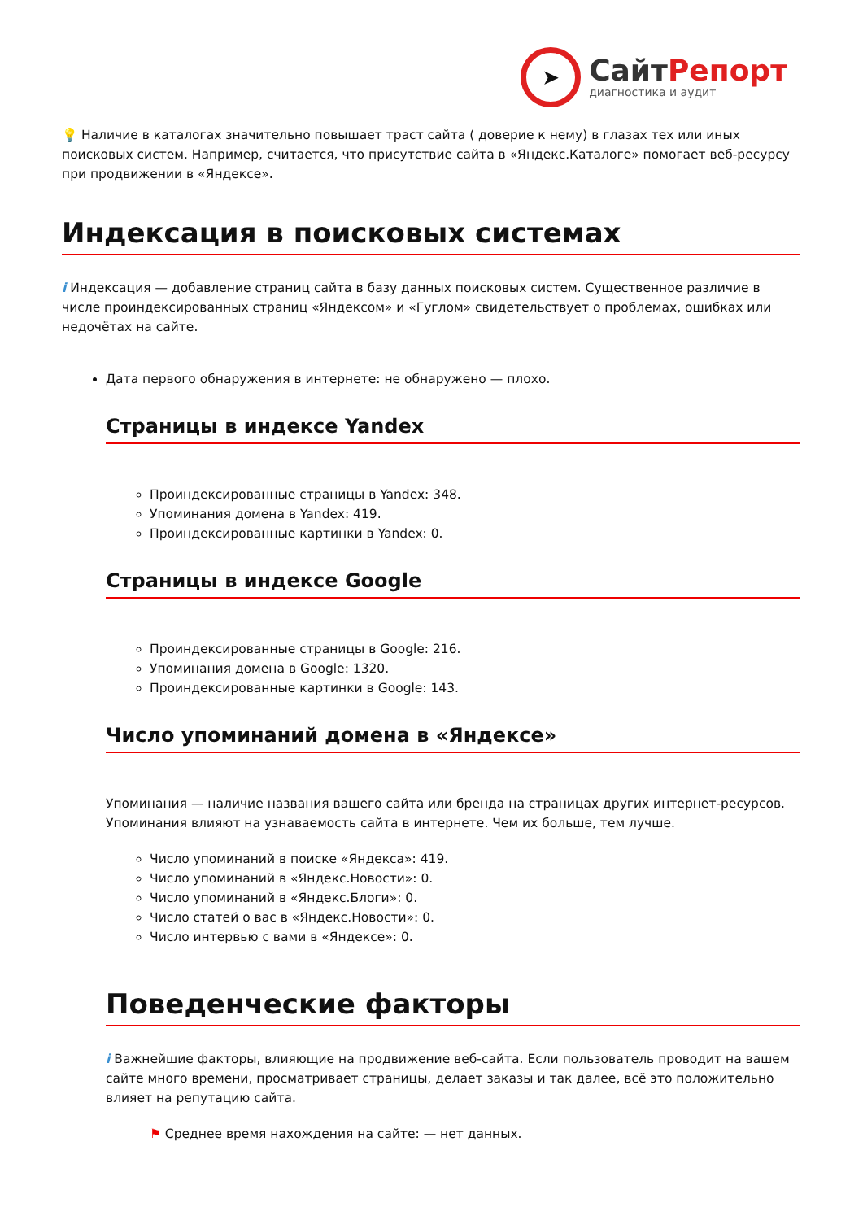➤
СайтРепорт
диагностика и аудит
💡 Наличие в каталогах значительно повышает траст сайта ( доверие к нему) в глазах тех или иных поисковых систем. Например, считается, что присутствие сайта в «Яндекс.Каталоге» помогает веб-ресурсу при продвижении в «Яндексе».
Индексация в поисковых системах
i Индексация — добавление страниц сайта в базу данных поисковых систем. Существенное различие в числе проиндексированных страниц «Яндексом» и «Гуглом» свидетельствует о проблемах, ошибках или недочётах на сайте.
Дата первого обнаружения в интернете: не обнаружено — плохо.
Страницы в индексе Yandex
Проиндексированные страницы в Yandex: 348.
Упоминания домена в Yandex: 419.
Проиндексированные картинки в Yandex: 0.
Страницы в индексе Google
Проиндексированные страницы в Google: 216.
Упоминания домена в Google: 1320.
Проиндексированные картинки в Google: 143.
Число упоминаний домена в «Яндексе»
Упоминания — наличие названия вашего сайта или бренда на страницах других интернет-ресурсов. Упоминания влияют на узнаваемость сайта в интернете. Чем их больше, тем лучше.
Число упоминаний в поиске «Яндекса»: 419.
Число упоминаний в «Яндекс.Новости»: 0.
Число упоминаний в «Яндекс.Блоги»: 0.
Число статей о вас в «Яндекс.Новости»: 0.
Число интервью с вами в «Яндексе»: 0.
Поведенческие факторы
i Важнейшие факторы, влияющие на продвижение веб-сайта. Если пользователь проводит на вашем сайте много времени, просматривает страницы, делает заказы и так далее, всё это положительно влияет на репутацию сайта.
⚑ Среднее время нахождения на сайте: — нет данных.